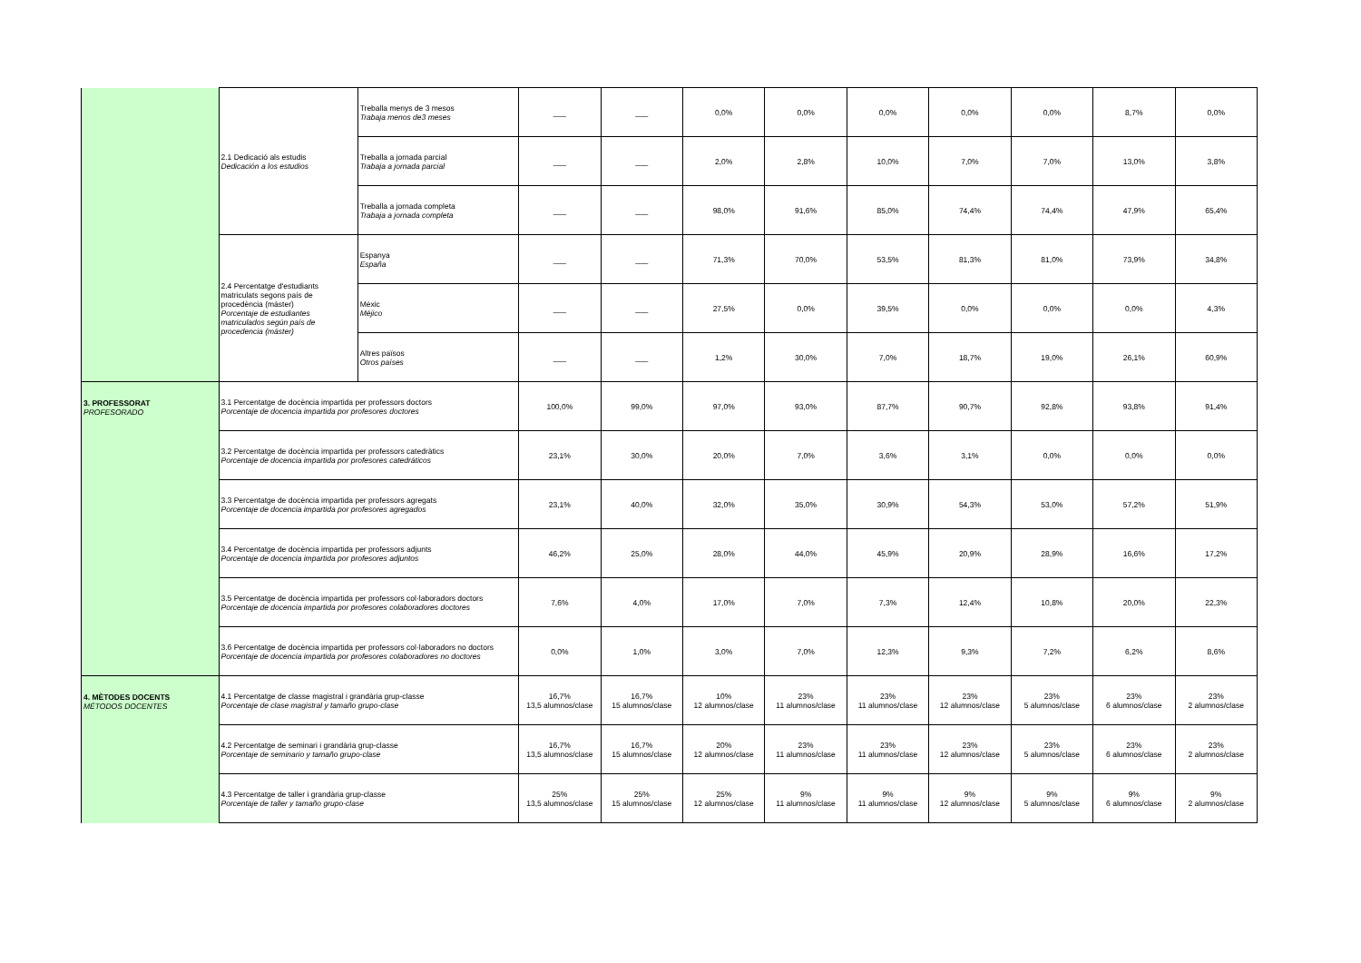| | 2.1 Dedicació als estudis Dedicación a los estudios | Treballa menys de 3 mesos Trabaja menos de3 meses | ___ | ___ | 0,0% | 0,0% | 0,0% | 0,0% | 0,0% | 8,7% | 0,0% |
| | | Treballa a jornada parcial Trabaja a jornada parcial | ___ | ___ | 2,0% | 2,8% | 10,0% | 7,0% | 7,0% | 13,0% | 3,8% |
| | | Treballa a jornada completa Trabaja a jornada completa | ___ | ___ | 98,0% | 91,6% | 85,0% | 74,4% | 74,4% | 47,9% | 65,4% |
| | 2.4 Percentatge d'estudiants matriculats segons país de procedència (màster) Porcentaje de estudiantes matriculados según país de procedencia (máster) | Espanya España | ___ | ___ | 71,3% | 70,0% | 53,5% | 81,3% | 81,0% | 73,9% | 34,8% |
| | | Mèxic Méjico | ___ | ___ | 27,5% | 0,0% | 39,5% | 0,0% | 0,0% | 0,0% | 4,3% |
| | | Altres països Otros países | ___ | ___ | 1,2% | 30,0% | 7,0% | 18,7% | 19,0% | 26,1% | 60,9% |
| 3. PROFESSORAT PROFESORADO | 3.1 Percentatge de docència impartida per professors doctors Porcentaje de docencia impartida por profesores doctores | | 100,0% | 99,0% | 97,0% | 93,0% | 87,7% | 90,7% | 92,8% | 93,8% | 91,4% |
| | 3.2 Percentatge de docència impartida per professors catedràtics Porcentaje de docencia impartida por profesores catedráticos | | 23,1% | 30,0% | 20,0% | 7,0% | 3,6% | 3,1% | 0,0% | 0,0% | 0,0% |
| | 3.3 Percentatge de docència impartida per professors agregats Porcentaje de docencia impartida por profesores agregados | | 23,1% | 40,0% | 32,0% | 35,0% | 30,9% | 54,3% | 53,0% | 57,2% | 51,9% |
| | 3.4 Percentatge de docència impartida per professors adjunts Porcentaje de docencia impartida por profesores adjuntos | | 46,2% | 25,0% | 28,0% | 44,0% | 45,9% | 20,9% | 28,9% | 16,6% | 17,2% |
| | 3.5 Percentatge de docència impartida per professors col·laboradors doctors Porcentaje de docencia impartida por profesores colaboradores doctores | | 7,6% | 4,0% | 17,0% | 7,0% | 7,3% | 12,4% | 10,8% | 20,0% | 22,3% |
| | 3.6 Percentatge de docència impartida per professors col·laboradors no doctors Porcentaje de docencia impartida por profesores colaboradores no doctores | | 0,0% | 1,0% | 3,0% | 7,0% | 12,3% | 9,3% | 7,2% | 6,2% | 8,6% |
| 4. MÈTODES DOCENTS MÉTODOS DOCENTES | 4.1 Percentatge de classe magistral i grandària grup-classe Porcentaje de clase magistral y tamaño grupo-clase | | 16,7% 13,5 alumnos/clase | 16,7% 15 alumnos/clase | 10% 12 alumnos/clase | 23% 11 alumnos/clase | 23% 11 alumnos/clase | 23% 12 alumnos/clase | 23% 5 alumnos/clase | 23% 6 alumnos/clase | 23% 2 alumnos/clase |
| | 4.2 Percentatge de seminari i grandària grup-classe Porcentaje de seminario y tamaño grupo-clase | | 16,7% 13,5 alumnos/clase | 16,7% 15 alumnos/clase | 20% 12 alumnos/clase | 23% 11 alumnos/clase | 23% 11 alumnos/clase | 23% 12 alumnos/clase | 23% 5 alumnos/clase | 23% 6 alumnos/clase | 23% 2 alumnos/clase |
| | 4.3 Percentatge de taller i grandària grup-classe Porcentaje de taller y tamaño grupo-clase | | 25% 13,5 alumnos/clase | 25% 15 alumnos/clase | 25% 12 alumnos/clase | 9% 11 alumnos/clase | 9% 11 alumnos/clase | 9% 12 alumnos/clase | 9% 5 alumnos/clase | 9% 6 alumnos/clase | 9% 2 alumnos/clase |